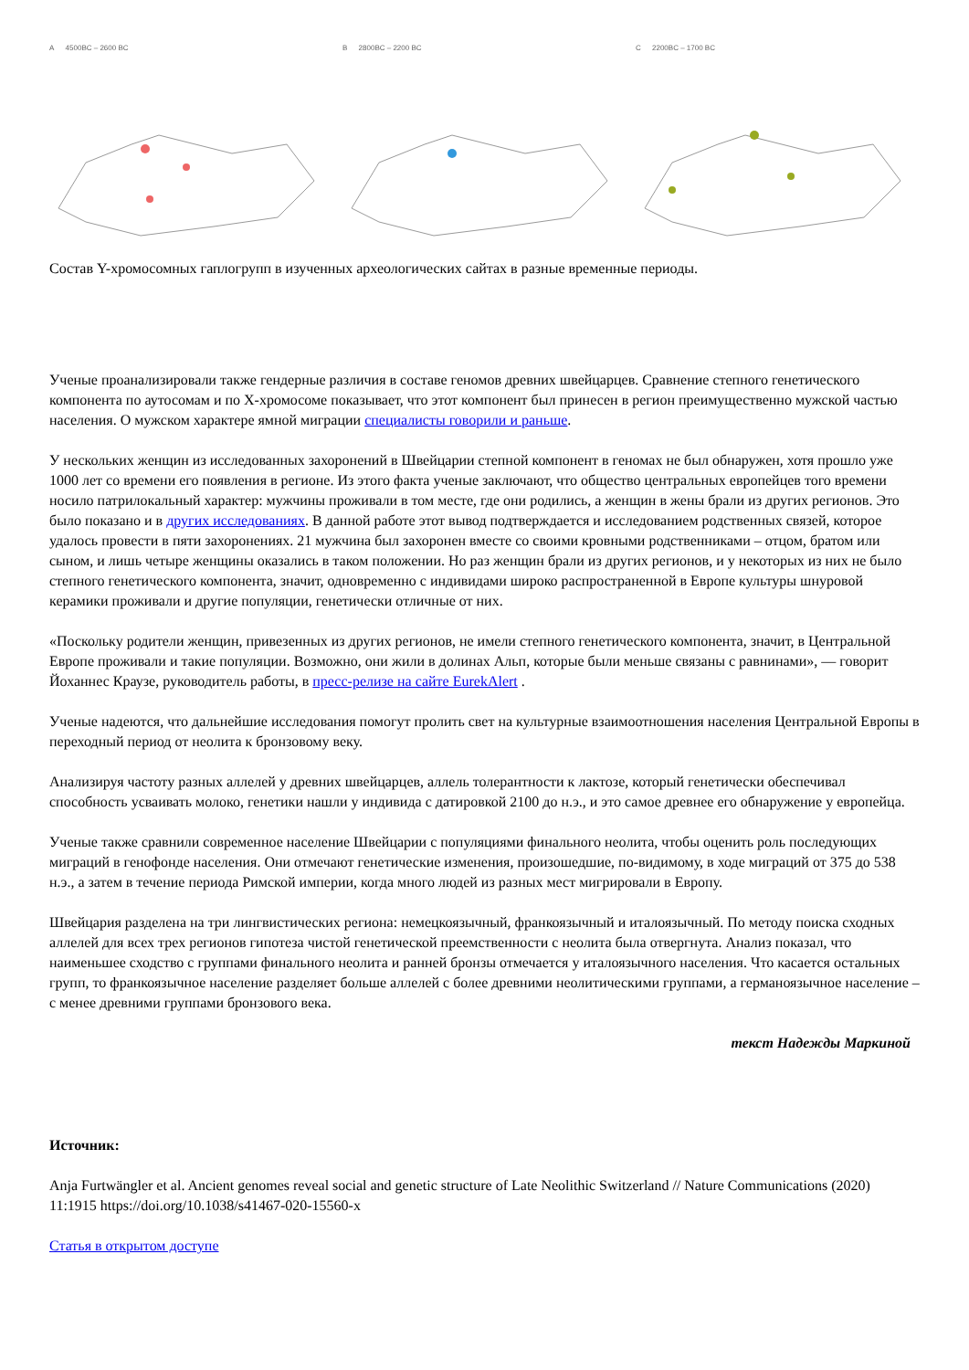A 4500BC – 2600 BC B 2800BC – 2200 BC C 2200BC – 1700 BC
Состав Y-хромосомных гаплогрупп в изученных археологических сайтах в разные временные периоды.
Ученые проанализировали также гендерные различия в составе геномов древних швейцарцев. Сравнение степного генетического компонента по аутосомам и по Х-хромосоме показывает, что этот компонент был принесен в регион преимущественно мужской частью населения. О мужском характере ямной миграции специалисты говорили и раньше.
У нескольких женщин из исследованных захоронений в Швейцарии степной компонент в геномах не был обнаружен, хотя прошло уже 1000 лет со времени его появления в регионе. Из этого факта ученые заключают, что общество центральных европейцев того времени носило патрилокальный характер: мужчины проживали в том месте, где они родились, а женщин в жены брали из других регионов. Это было показано и в других исследованиях. В данной работе этот вывод подтверждается и исследованием родственных связей, которое удалось провести в пяти захоронениях. 21 мужчина был захоронен вместе со своими кровными родственниками – отцом, братом или сыном, и лишь четыре женщины оказались в таком положении. Но раз женщин брали из других регионов, и у некоторых из них не было степного генетического компонента, значит, одновременно с индивидами широко распространенной в Европе культуры шнуровой керамики проживали и другие популяции, генетически отличные от них.
«Поскольку родители женщин, привезенных из других регионов, не имели степного генетического компонента, значит, в Центральной Европе проживали и такие популяции. Возможно, они жили в долинах Альп, которые были меньше связаны с равнинами», — говорит Йоханнес Краузе, руководитель работы, в пресс-релизе на сайте EurekAlert .
Ученые надеются, что дальнейшие исследования помогут пролить свет на культурные взаимоотношения населения Центральной Европы в переходный период от неолита к бронзовому веку.
Анализируя частоту разных аллелей у древних швейцарцев, аллель толерантности к лактозе, который генетически обеспечивал способность усваивать молоко, генетики нашли у индивида с датировкой 2100 до н.э., и это самое древнее его обнаружение у европейца.
Ученые также сравнили современное население Швейцарии с популяциями финального неолита, чтобы оценить роль последующих миграций в генофонде населения. Они отмечают генетические изменения, произошедшие, по-видимому, в ходе миграций от 375 до 538 н.э., а затем в течение периода Римской империи, когда много людей из разных мест мигрировали в Европу.
Швейцария разделена на три лингвистических региона: немецкоязычный, франкоязычный и италоязычный. По методу поиска сходных аллелей для всех трех регионов гипотеза чистой генетической преемственности с неолита была отвергнута. Анализ показал, что наименьшее сходство с группами финального неолита и ранней бронзы отмечается у италоязычного населения. Что касается остальных групп, то франкоязычное население разделяет больше аллелей с более древними неолитическими группами, а германоязычное население – с менее древними группами бронзового века.
текст Надежды Маркиной
Источник:
Anja Furtwängler et al. Ancient genomes reveal social and genetic structure of Late Neolithic Switzerland // Nature Communications (2020) 11:1915 https://doi.org/10.1038/s41467-020-15560-x
Статья в открытом доступе